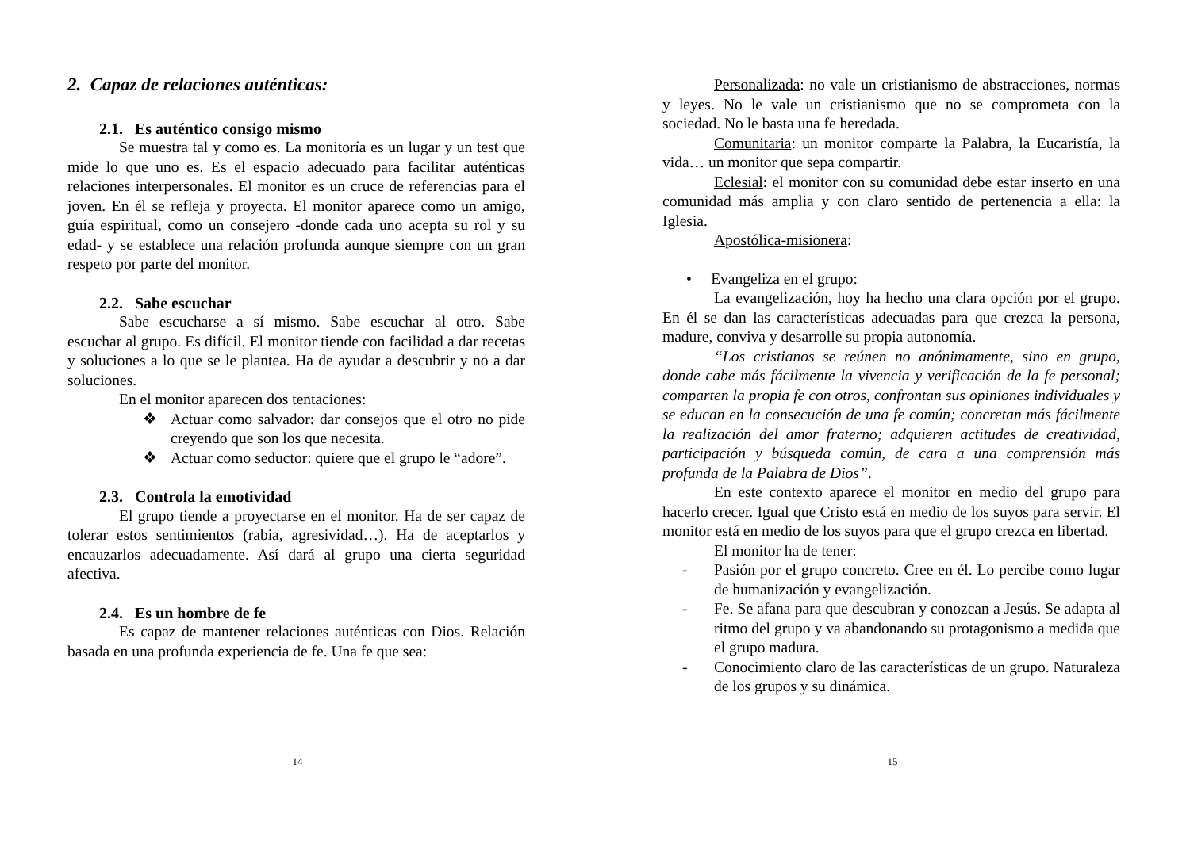2. Capaz de relaciones auténticas:
2.1. Es auténtico consigo mismo
Se muestra tal y como es. La monitoría es un lugar y un test que mide lo que uno es. Es el espacio adecuado para facilitar auténticas relaciones interpersonales. El monitor es un cruce de referencias para el joven. En él se refleja y proyecta. El monitor aparece como un amigo, guía espiritual, como un consejero -donde cada uno acepta su rol y su edad- y se establece una relación profunda aunque siempre con un gran respeto por parte del monitor.
2.2. Sabe escuchar
Sabe escucharse a sí mismo. Sabe escuchar al otro. Sabe escuchar al grupo. Es difícil. El monitor tiende con facilidad a dar recetas y soluciones a lo que se le plantea. Ha de ayudar a descubrir y no a dar soluciones.
En el monitor aparecen dos tentaciones:
❖ Actuar como salvador: dar consejos que el otro no pide creyendo que son los que necesita.
❖ Actuar como seductor: quiere que el grupo le “adore”.
2.3. Controla la emotividad
El grupo tiende a proyectarse en el monitor. Ha de ser capaz de tolerar estos sentimientos (rabia, agresividad…). Ha de aceptarlos y encauzarlos adecuadamente. Así dará al grupo una cierta seguridad afectiva.
2.4. Es un hombre de fe
Es capaz de mantener relaciones auténticas con Dios. Relación basada en una profunda experiencia de fe. Una fe que sea:
14
Personalizada: no vale un cristianismo de abstracciones, normas y leyes. No le vale un cristianismo que no se comprometa con la sociedad. No le basta una fe heredada.
Comunitaria: un monitor comparte la Palabra, la Eucaristía, la vida… un monitor que sepa compartir.
Eclesial: el monitor con su comunidad debe estar inserto en una comunidad más amplia y con claro sentido de pertenencia a ella: la Iglesia.
Apostólica-misionera:
• Evangeliza en el grupo:
La evangelización, hoy ha hecho una clara opción por el grupo. En él se dan las características adecuadas para que crezca la persona, madure, conviva y desarrolle su propia autonomía.
“Los cristianos se reúnen no anónimamente, sino en grupo, donde cabe más fácilmente la vivencia y verificación de la fe personal; comparten la propia fe con otros, confrontan sus opiniones individuales y se educan en la consecución de una fe común; concretan más fácilmente la realización del amor fraterno; adquieren actitudes de creatividad, participación y búsqueda común, de cara a una comprensión más profunda de la Palabra de Dios”.
En este contexto aparece el monitor en medio del grupo para hacerlo crecer. Igual que Cristo está en medio de los suyos para servir. El monitor está en medio de los suyos para que el grupo crezca en libertad.
El monitor ha de tener:
- Pasión por el grupo concreto. Cree en él. Lo percibe como lugar de humanización y evangelización.
- Fe. Se afana para que descubran y conozcan a Jesús. Se adapta al ritmo del grupo y va abandonando su protagonismo a medida que el grupo madura.
- Conocimiento claro de las características de un grupo. Naturaleza de los grupos y su dinámica.
15